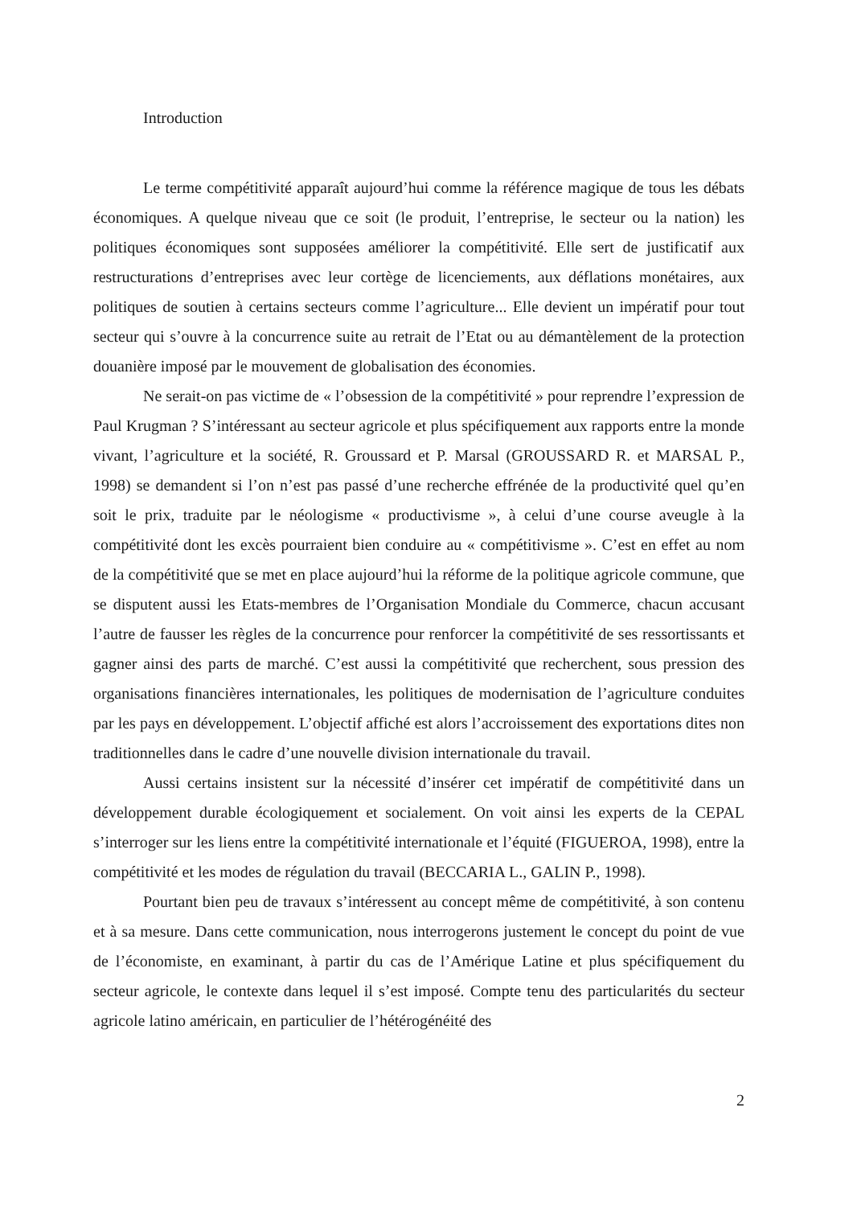Introduction
Le terme compétitivité apparaît aujourd’hui comme la référence magique de tous les débats économiques. A quelque niveau que ce soit (le produit, l’entreprise, le secteur ou la nation) les politiques économiques sont supposées améliorer la compétitivité. Elle sert de justificatif aux restructurations d’entreprises avec leur cortège de licenciements, aux déflations monétaires, aux politiques de soutien à certains secteurs comme l’agriculture... Elle devient un impératif pour tout secteur qui s’ouvre à la concurrence suite au retrait de l’Etat ou au démantèlement de la protection douanière imposé par le mouvement de globalisation des économies.
Ne serait-on pas victime de « l’obsession de la compétitivité » pour reprendre l’expression de Paul Krugman ? S’intéressant au secteur agricole et plus spécifiquement aux rapports entre la monde vivant, l’agriculture et la société, R. Groussard et P. Marsal (GROUSSARD R. et MARSAL P., 1998) se demandent si l’on n’est pas passé d’une recherche effrénée de la productivité quel qu’en soit le prix, traduite par le néologisme « productivisme », à celui d’une course aveugle à la compétitivité dont les excès pourraient bien conduire au « compétitivisme ». C’est en effet au nom de la compétitivité que se met en place aujourd’hui la réforme de la politique agricole commune, que se disputent aussi les Etats-membres de l’Organisation Mondiale du Commerce, chacun accusant l’autre de fausser les règles de la concurrence pour renforcer la compétitivité de ses ressortissants et gagner ainsi des parts de marché. C’est aussi la compétitivité que recherchent, sous pression des organisations financières internationales, les politiques de modernisation de l’agriculture conduites par les pays en développement. L’objectif affiché est alors l’accroissement des exportations dites non traditionnelles dans le cadre d’une nouvelle division internationale du travail.
Aussi certains insistent sur la nécessité d’insérer cet impératif de compétitivité dans un développement durable écologiquement et socialement. On voit ainsi les experts de la CEPAL s’interroger sur les liens entre la compétitivité internationale et l’équité (FIGUEROA, 1998), entre la compétitivité et les modes de régulation du travail (BECCARIA L., GALIN P., 1998).
Pourtant bien peu de travaux s’intéressent au concept même de compétitivité, à son contenu et à sa mesure. Dans cette communication, nous interrogerons justement le concept du point de vue de l’économiste, en examinant, à partir du cas de l’Amérique Latine et plus spécifiquement du secteur agricole, le contexte dans lequel il s’est imposé. Compte tenu des particularités du secteur agricole latino américain, en particulier de l’hétérogénéité des
2